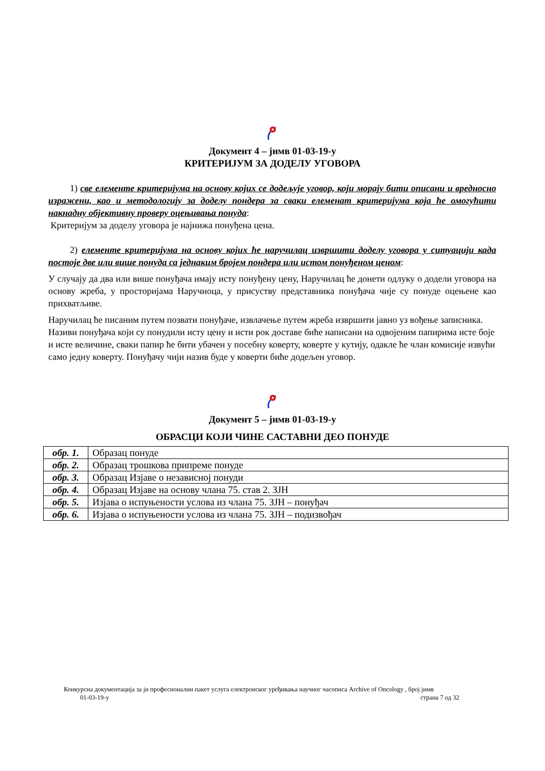Документ 4 – јнмв 01-03-19-у
КРИТЕРИЈУМ ЗА ДОДЕЛУ УГОВОРА
1) све елементе критеријума на основу којих се додељује уговор, који морају бити описани и вредносно изражени, као и методологију за доделу пондера за сваки елеменат критеријума која ће омогућити накнадну објективну проверу оцењивања понуда:
Критеријум за доделу уговора је најнижа понуђена цена.
2) елементе критеријума на основу којих ће наручилац извршити доделу уговора у ситуацији када постоје две или више понуда са једнаким бројем пондера или истом понуђеном ценом:
У случају да два или више понуђача имају исту понуђену цену, Наручилац ће донети одлуку о додели уговора на основу жреба, у просторијама Наручиоца, у присуству представника понуђача чије су понуде оцењене као прихватљиве.
Наручилац ће писаним путем позвати понуђаче, извлачење путем жреба извршити јавно уз вођење записника. Називи понуђача који су понудили исту цену и исти рок доставе биће написани на одвојеним папирима исте боје и исте величине, сваки папир ће бити убачен у посебну коверту, коверте у кутију, одакле ће члан комисије извући само једну коверту. Понуђачу чији назив буде у коверти биће додељен уговор.
Документ 5 – јнмв 01-03-19-у
ОБРАСЦИ КОЈИ ЧИНЕ САСТАВНИ ДЕО ПОНУДЕ
| обр. 1. | Образац понуде |
| обр. 2. | Образац трошкова припреме понуде |
| обр. 3. | Образац Изјаве о независној понуди |
| обр. 4. | Образац Изјаве на основу члана 75. став 2. ЗЈН |
| обр. 5. | Изјава о испуњености услова из члана 75. ЗЈН – понуђач |
| обр. 6. | Изјава о испуњености услова из члана 75. ЗЈН – подизвођач |
Конкурсна документација за јн професионални пакет услуга електронског уређивања научног часописа Archive of Oncology , број јнмв
01-03-19-у страна 7 од 32